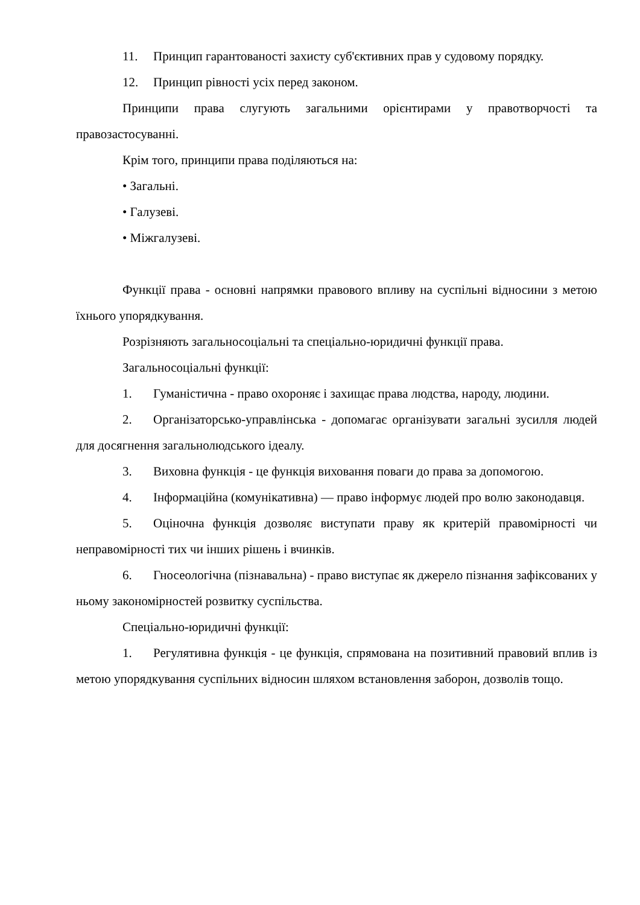11. Принцип гарантованості захисту суб'єктивних прав у судовому порядку.
12. Принцип рівності усіх перед законом.
Принципи права слугують загальними орієнтирами у правотворчості та правозастосуванні.
Крім того, принципи права поділяються на:
• Загальні.
• Галузеві.
• Міжгалузеві.
Функції права - основні напрямки правового впливу на суспільні відносини з метою їхнього упорядкування.
Розрізняють загальносоціальні та спеціально-юридичні функції права.
Загальносоціальні функції:
1. Гуманістична - право охороняє і захищає права людства, народу, людини.
2. Організаторсько-управлінська - допомагає організувати загальні зусилля людей для досягнення загальнолюдського ідеалу.
3. Виховна функція - це функція виховання поваги до права за допомогою.
4. Інформаційна (комунікативна) — право інформує людей про волю законодавця.
5. Оціночна функція дозволяє виступати праву як критерій правомірності чи неправомірності тих чи інших рішень і вчинків.
6. Гносеологічна (пізнавальна) - право виступає як джерело пізнання зафіксованих у ньому закономірностей розвитку суспільства.
Спеціально-юридичні функції:
1. Регулятивна функція - це функція, спрямована на позитивний правовий вплив із метою упорядкування суспільних відносин шляхом встановлення заборон, дозволів тощо.